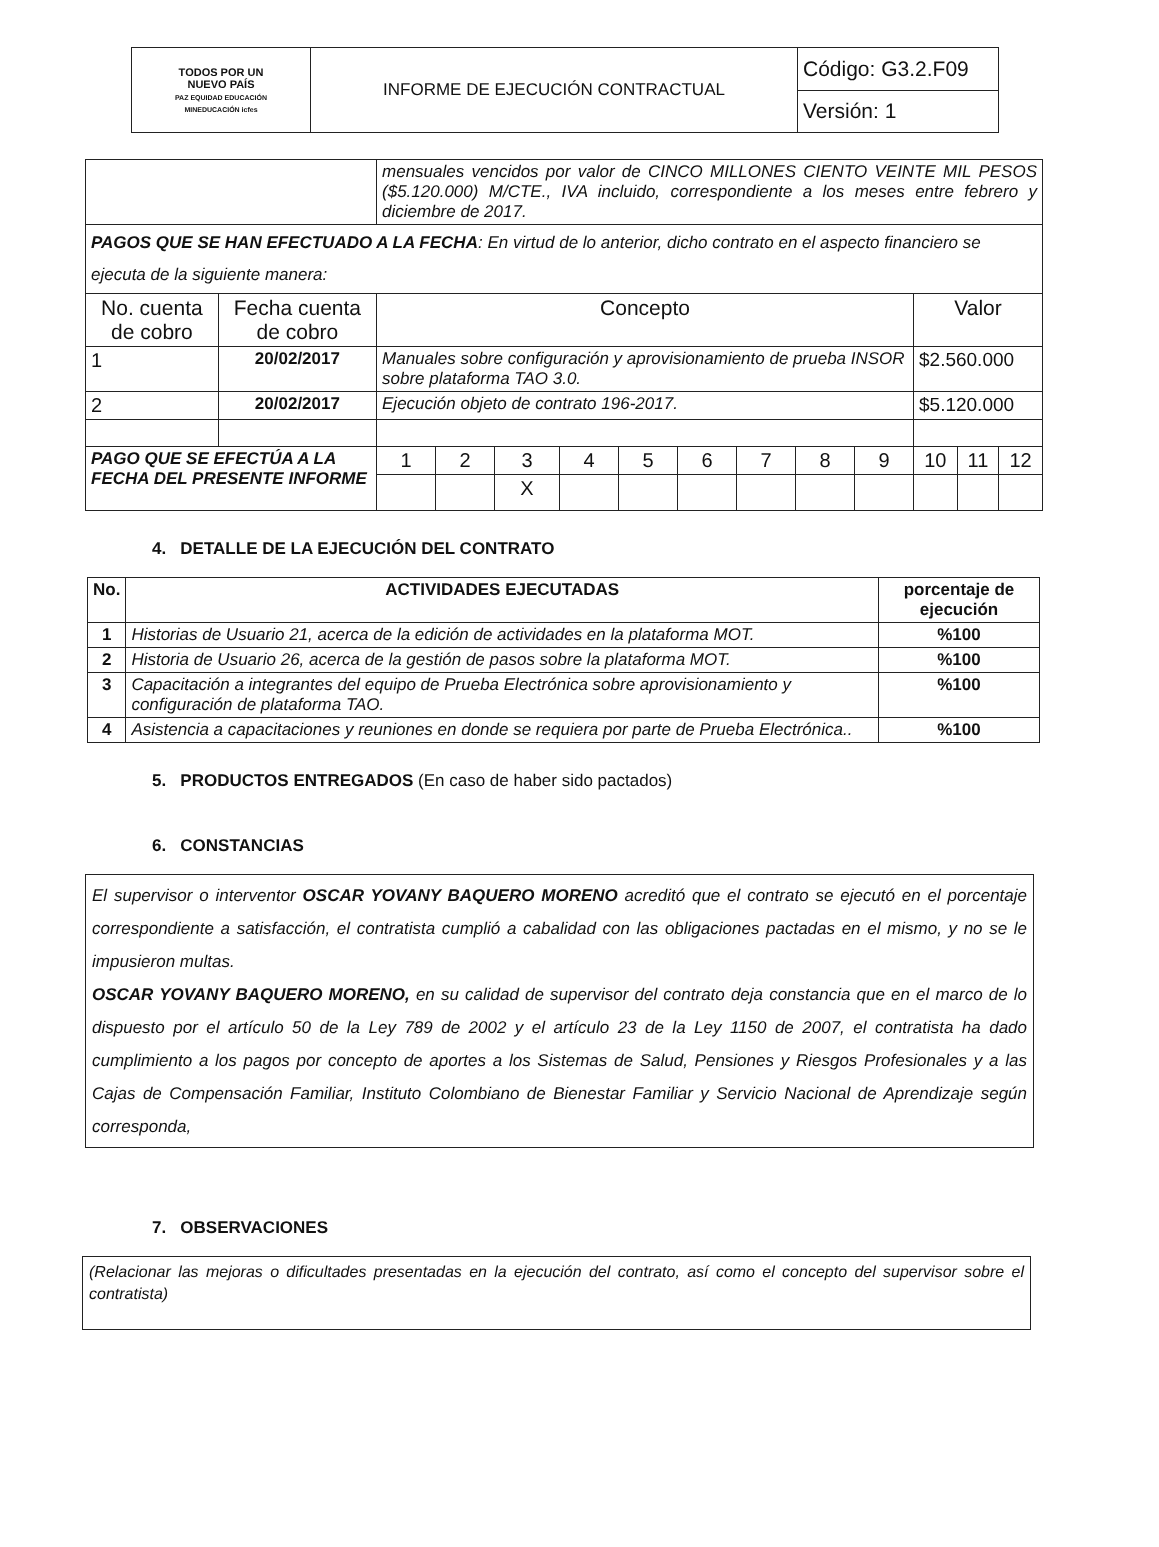| TODOS POR UN NUEVO PAÍS PAZ EQUIDAD EDUCACIÓN MINEDUCACIÓN icfes | INFORME DE EJECUCIÓN CONTRACTUAL | Código: G3.2.F09 |
| | | Versión: 1 |
| | | mensuales vencidos por valor de CINCO MILLONES CIENTO VEINTE MIL PESOS ($5.120.000) M/CTE., IVA incluido, correspondiente a los meses entre febrero y diciembre de 2017. | | | | | | | | | | | |
| PAGOS QUE SE HAN EFECTUADO A LA FECHA : En virtud de lo anterior, dicho contrato en el aspecto financiero se ejecuta de la siguiente manera: | | | | | | | | | | | | | |
| No. cuenta de cobro | Fecha cuenta de cobro | Concepto | | | | | | | | | Valor | | |
| 1 | 20/02/2017 | Manuales sobre configuración y aprovisionamiento de prueba INSOR sobre plataforma TAO 3.0. | | | | | | | | | $2.560.000 | | |
| 2 | 20/02/2017 | Ejecución objeto de contrato 196-2017. | | | | | | | | | $5.120.000 | | |
| PAGO QUE SE EFECTÚA A LA FECHA DEL PRESENTE INFORME | | 1 | 2 | 3 | 4 | 5 | 6 | 7 | 8 | 9 | 10 | 11 | 12 |
| | | | | X | | | | | | | | | |
4. DETALLE DE LA EJECUCIÓN DEL CONTRATO
| No. | ACTIVIDADES EJECUTADAS | porcentaje de ejecución |
| --- | --- | --- |
| 1 | Historias de Usuario 21, acerca de la edición de actividades en la plataforma MOT. | %100 |
| 2 | Historia de Usuario 26, acerca de la gestión de pasos sobre la plataforma MOT. | %100 |
| 3 | Capacitación a integrantes del equipo de Prueba Electrónica sobre aprovisionamiento y configuración de plataforma TAO. | %100 |
| 4 | Asistencia a capacitaciones y reuniones en donde se requiera por parte de Prueba Electrónica.. | %100 |
5. PRODUCTOS ENTREGADOS (En caso de haber sido pactados)
6. CONSTANCIAS
El supervisor o interventor OSCAR YOVANY BAQUERO MORENO acreditó que el contrato se ejecutó en el porcentaje correspondiente a satisfacción, el contratista cumplió a cabalidad con las obligaciones pactadas en el mismo, y no se le impusieron multas.
OSCAR YOVANY BAQUERO MORENO, en su calidad de supervisor del contrato deja constancia que en el marco de lo dispuesto por el artículo 50 de la Ley 789 de 2002 y el artículo 23 de la Ley 1150 de 2007, el contratista ha dado cumplimiento a los pagos por concepto de aportes a los Sistemas de Salud, Pensiones y Riesgos Profesionales y a las Cajas de Compensación Familiar, Instituto Colombiano de Bienestar Familiar y Servicio Nacional de Aprendizaje según corresponda,
7. OBSERVACIONES
(Relacionar las mejoras o dificultades presentadas en la ejecución del contrato, así como el concepto del supervisor sobre el contratista)